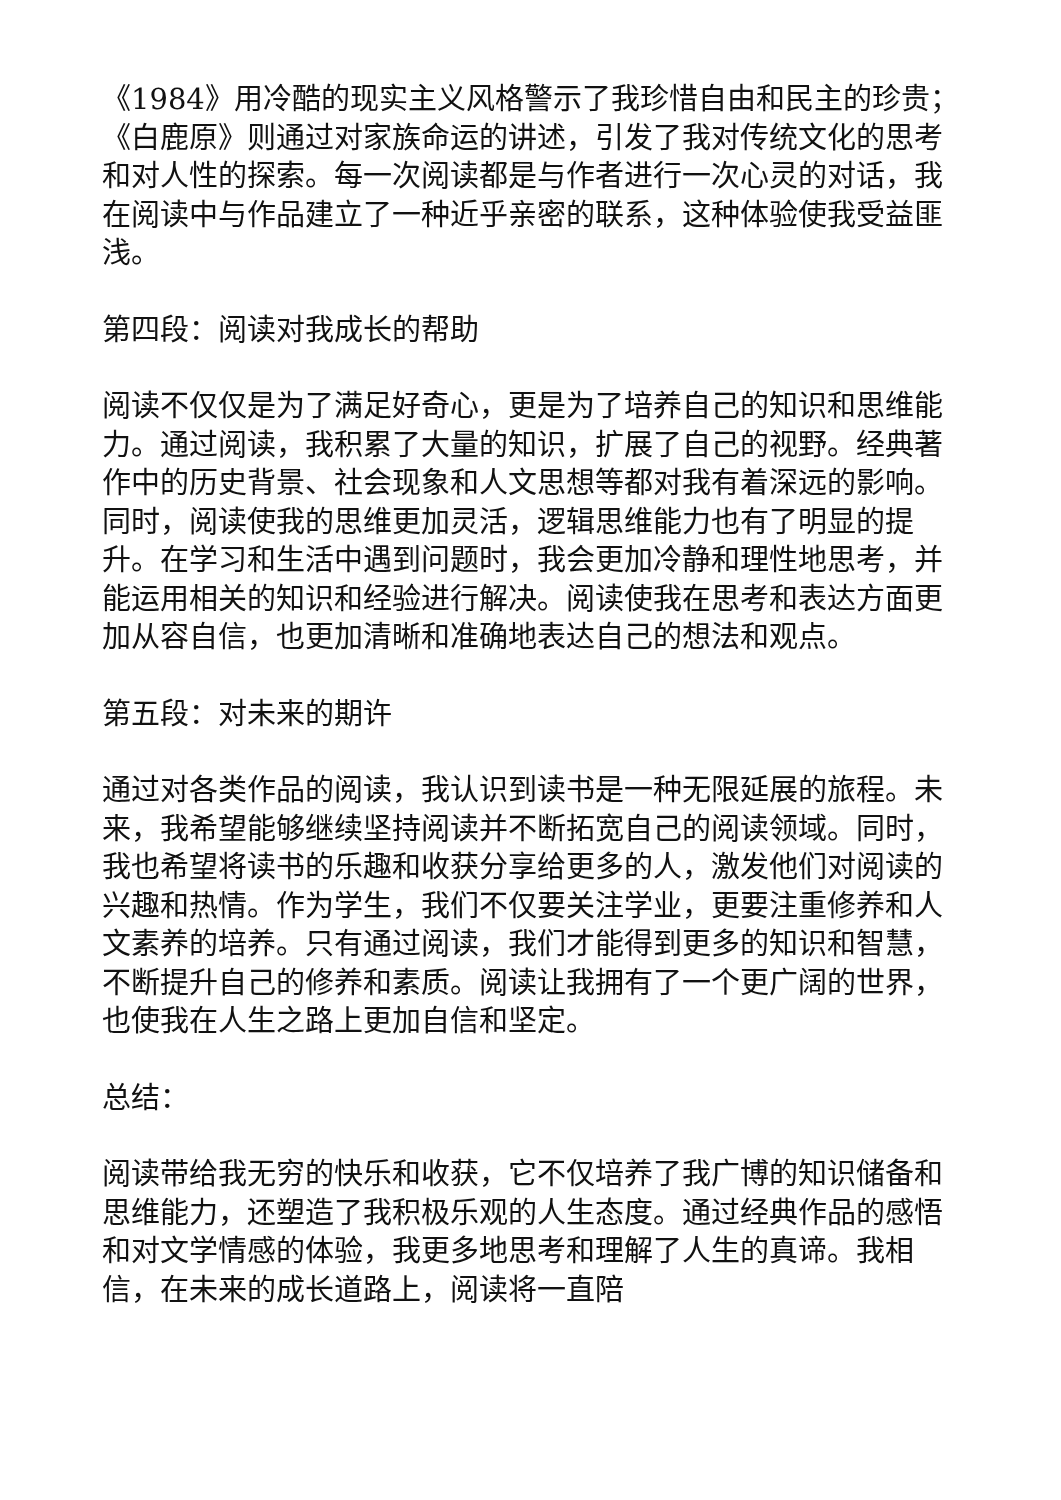《1984》用冷酷的现实主义风格警示了我珍惜自由和民主的珍贵；《白鹿原》则通过对家族命运的讲述，引发了我对传统文化的思考和对人性的探索。每一次阅读都是与作者进行一次心灵的对话，我在阅读中与作品建立了一种近乎亲密的联系，这种体验使我受益匪浅。
第四段：阅读对我成长的帮助
阅读不仅仅是为了满足好奇心，更是为了培养自己的知识和思维能力。通过阅读，我积累了大量的知识，扩展了自己的视野。经典著作中的历史背景、社会现象和人文思想等都对我有着深远的影响。同时，阅读使我的思维更加灵活，逻辑思维能力也有了明显的提升。在学习和生活中遇到问题时，我会更加冷静和理性地思考，并能运用相关的知识和经验进行解决。阅读使我在思考和表达方面更加从容自信，也更加清晰和准确地表达自己的想法和观点。
第五段：对未来的期许
通过对各类作品的阅读，我认识到读书是一种无限延展的旅程。未来，我希望能够继续坚持阅读并不断拓宽自己的阅读领域。同时，我也希望将读书的乐趣和收获分享给更多的人，激发他们对阅读的兴趣和热情。作为学生，我们不仅要关注学业，更要注重修养和人文素养的培养。只有通过阅读，我们才能得到更多的知识和智慧，不断提升自己的修养和素质。阅读让我拥有了一个更广阔的世界，也使我在人生之路上更加自信和坚定。
总结：
阅读带给我无穷的快乐和收获，它不仅培养了我广博的知识储备和思维能力，还塑造了我积极乐观的人生态度。通过经典作品的感悟和对文学情感的体验，我更多地思考和理解了人生的真谛。我相信，在未来的成长道路上，阅读将一直陪